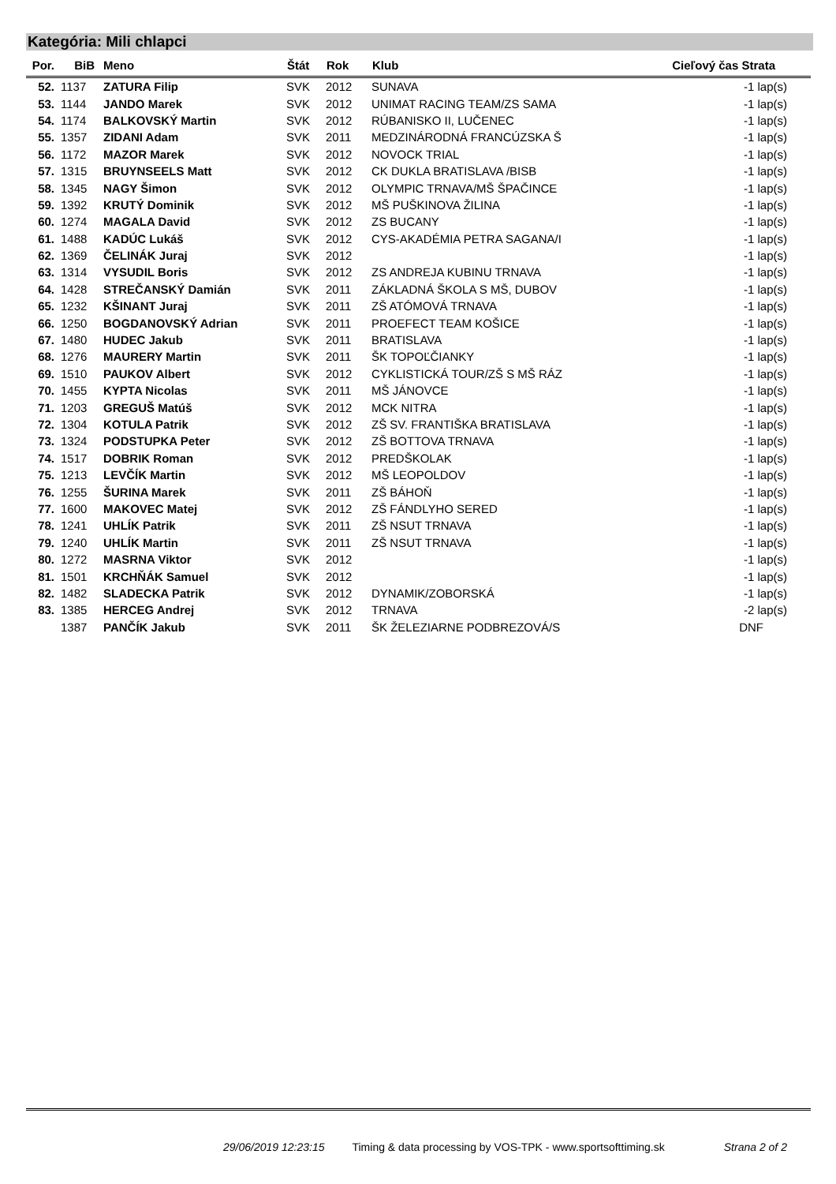Kategória: Mili chlapci
| Por. | BiB | Meno | Štát | Rok | Klub | Cieľový čas Strata |
| --- | --- | --- | --- | --- | --- | --- |
| 52. | 1137 | ZATURA Filip | SVK | 2012 | SUNAVA | -1 lap(s) |
| 53. | 1144 | JANDO Marek | SVK | 2012 | UNIMAT RACING TEAM/ZS SAMA | -1 lap(s) |
| 54. | 1174 | BALKOVSKÝ Martin | SVK | 2012 | RÚBANISKO II, LUČENEC | -1 lap(s) |
| 55. | 1357 | ZIDANI Adam | SVK | 2011 | MEDZINÁRODNÁ FRANCÚZSKA Š | -1 lap(s) |
| 56. | 1172 | MAZOR Marek | SVK | 2012 | NOVOCK TRIAL | -1 lap(s) |
| 57. | 1315 | BRUYNSEELS Matt | SVK | 2012 | CK DUKLA BRATISLAVA /BISB | -1 lap(s) |
| 58. | 1345 | NAGY Šimon | SVK | 2012 | OLYMPIC TRNAVA/MŠ ŠPAČINCE | -1 lap(s) |
| 59. | 1392 | KRUTÝ Dominik | SVK | 2012 | MŠ PUŠKINOVA ŽILINA | -1 lap(s) |
| 60. | 1274 | MAGALA David | SVK | 2012 | ZS BUCANY | -1 lap(s) |
| 61. | 1488 | KADÚC Lukáš | SVK | 2012 | CYS-AKADÉMIA PETRA SAGANA/I | -1 lap(s) |
| 62. | 1369 | ČELINÁK Juraj | SVK | 2012 | | -1 lap(s) |
| 63. | 1314 | VYSUDIL Boris | SVK | 2012 | ZS ANDREJA KUBINU TRNAVA | -1 lap(s) |
| 64. | 1428 | STREČANSKÝ Damián | SVK | 2011 | ZÁKLADNÁ ŠKOLA S MŠ, DUBOV | -1 lap(s) |
| 65. | 1232 | KŠINANT Juraj | SVK | 2011 | ZŠ ATÓMOVÁ TRNAVA | -1 lap(s) |
| 66. | 1250 | BOGDANOVSKÝ Adrian | SVK | 2011 | PROEFECT TEAM KOŠICE | -1 lap(s) |
| 67. | 1480 | HUDEC Jakub | SVK | 2011 | BRATISLAVA | -1 lap(s) |
| 68. | 1276 | MAURERY Martin | SVK | 2011 | ŠK TOPOĽČIANKY | -1 lap(s) |
| 69. | 1510 | PAUKOV Albert | SVK | 2012 | CYKLISTICKÁ TOUR/ZŠ S MŠ RÁZ | -1 lap(s) |
| 70. | 1455 | KYPTA Nicolas | SVK | 2011 | MŠ JÁNOVCE | -1 lap(s) |
| 71. | 1203 | GREGUŠ Matúš | SVK | 2012 | MCK NITRA | -1 lap(s) |
| 72. | 1304 | KOTULA Patrik | SVK | 2012 | ZŠ SV. FRANTIŠKA BRATISLAVA | -1 lap(s) |
| 73. | 1324 | PODSTUPKA Peter | SVK | 2012 | ZŠ BOTTOVA TRNAVA | -1 lap(s) |
| 74. | 1517 | DOBRIK Roman | SVK | 2012 | PREDŠKOLAK | -1 lap(s) |
| 75. | 1213 | LEVČÍK Martin | SVK | 2012 | MŠ LEOPOLDOV | -1 lap(s) |
| 76. | 1255 | ŠURINA Marek | SVK | 2011 | ZŠ BÁHOŇ | -1 lap(s) |
| 77. | 1600 | MAKOVEC Matej | SVK | 2012 | ZŠ FÁNDLYHO SERED | -1 lap(s) |
| 78. | 1241 | UHLÍK Patrik | SVK | 2011 | ZŠ NSUT TRNAVA | -1 lap(s) |
| 79. | 1240 | UHLÍK Martin | SVK | 2011 | ZŠ NSUT TRNAVA | -1 lap(s) |
| 80. | 1272 | MASRNA Viktor | SVK | 2012 | | -1 lap(s) |
| 81. | 1501 | KRCHŇÁK Samuel | SVK | 2012 | | -1 lap(s) |
| 82. | 1482 | SLADECKA Patrik | SVK | 2012 | DYNAMIK/ZOBORSKÁ | -1 lap(s) |
| 83. | 1385 | HERCEG Andrej | SVK | 2012 | TRNAVA | -2 lap(s) |
| | 1387 | PANČÍK Jakub | SVK | 2011 | ŠK ŽELEZIARNE PODBREZOVÁ/S | DNF |
29/06/2019 12:23:15 Timing & data processing by VOS-TPK - www.sportsofttiming.sk Strana 2 of 2